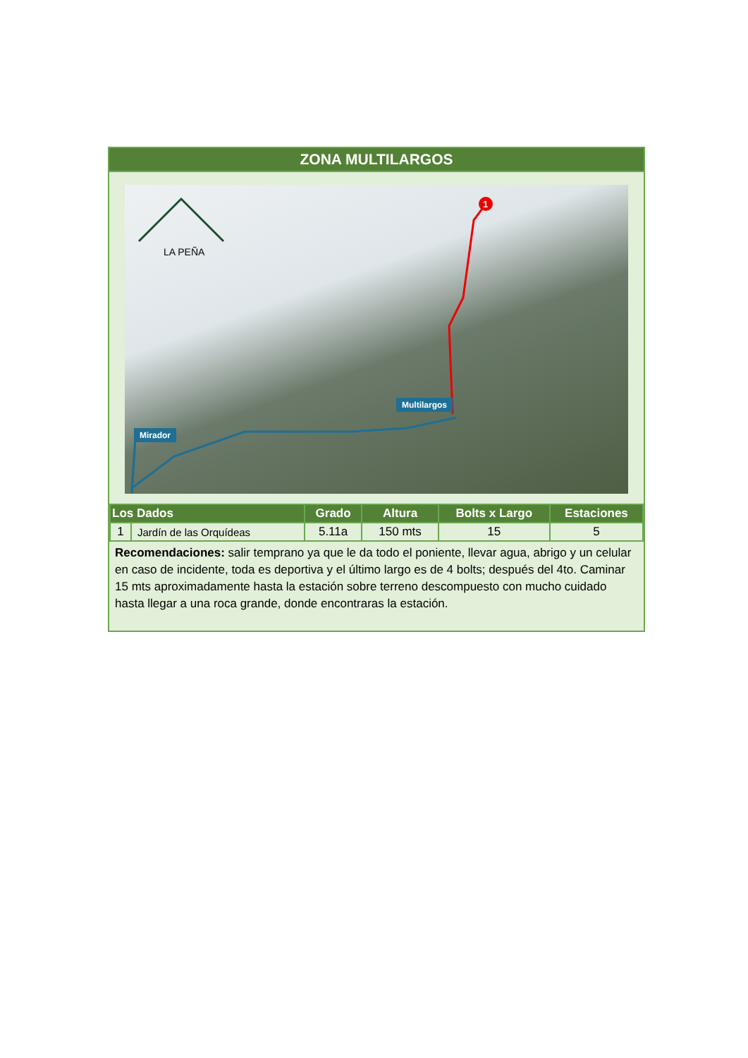ZONA MULTILARGOS
1
LA PEÑA
Multilargos
Mirador
| Los Dados | | Grado | Altura | Bolts x Largo | Estaciones |
| --- | --- | --- | --- | --- | --- |
| 1 | Jardín de las Orquídeas | 5.11a | 150 mts | 15 | 5 |
Recomendaciones: salir temprano ya que le da todo el poniente, llevar agua, abrigo y un celular en caso de incidente, toda es deportiva y el último largo es de 4 bolts; después del 4to. Caminar 15 mts aproximadamente hasta la estación sobre terreno descompuesto con mucho cuidado hasta llegar a una roca grande, donde encontraras la estación.